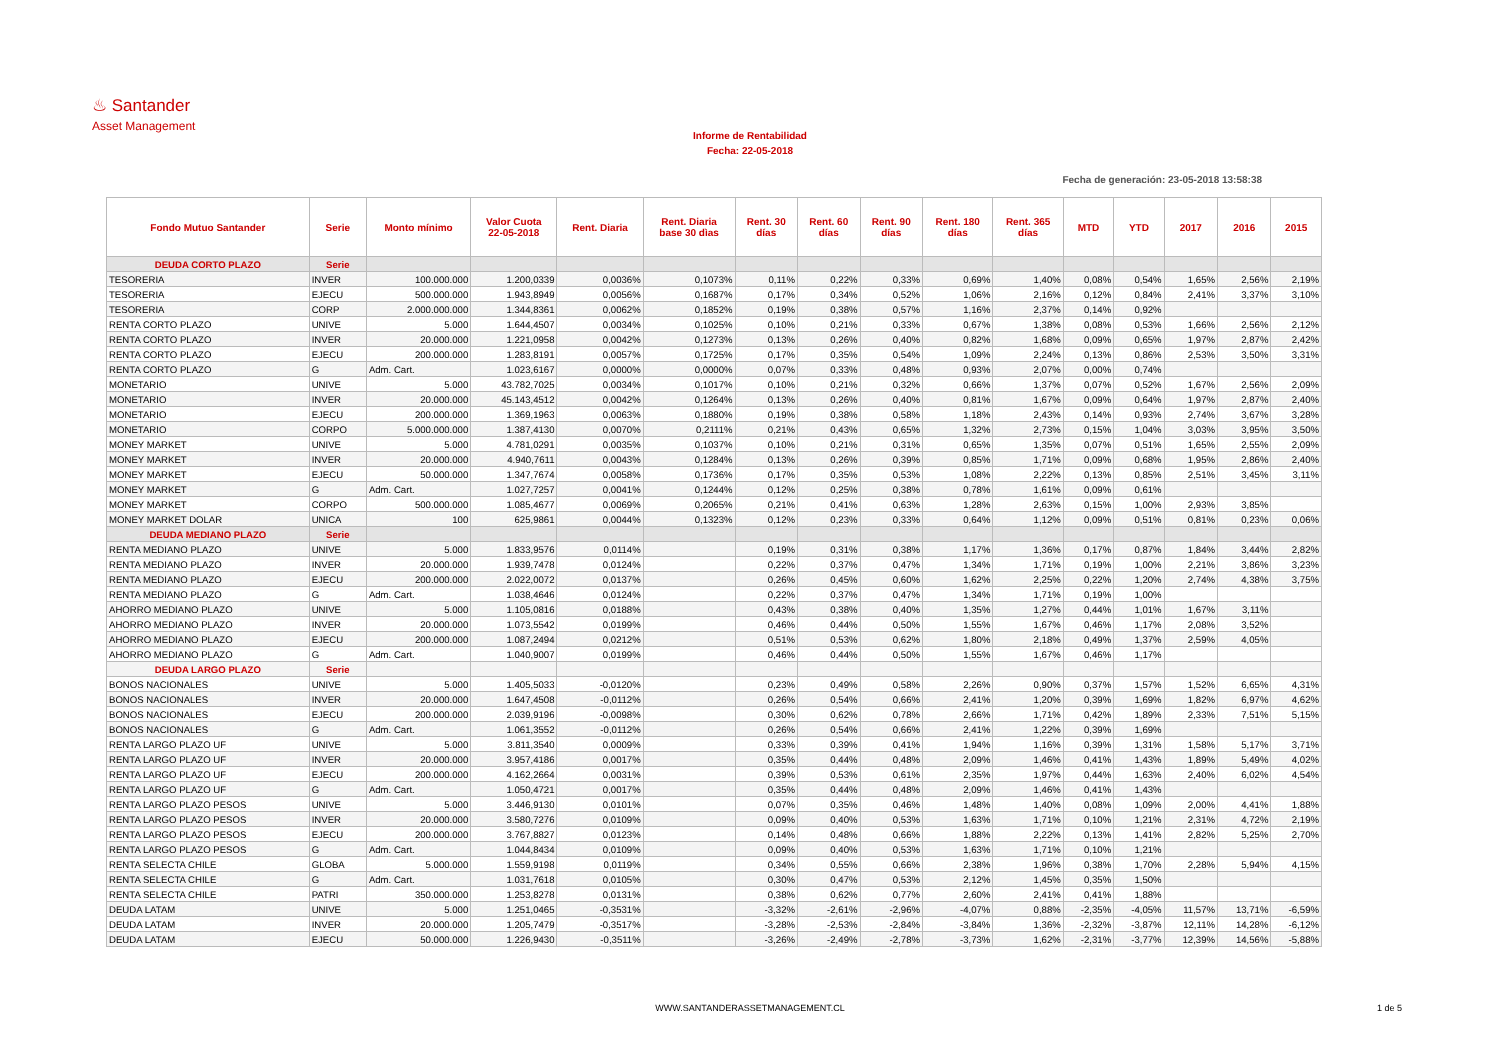♨ Santander
Asset Management
Informe de Rentabilidad
Fecha: 22-05-2018
Fecha de generación: 23-05-2018 13:58:38
| Fondo Mutuo Santander | Serie | Monto mínimo | Valor Cuota 22-05-2018 | Rent. Diaria | Rent. Diaria base 30 dìas | Rent. 30 días | Rent. 60 días | Rent. 90 días | Rent. 180 días | Rent. 365 días | MTD | YTD | 2017 | 2016 | 2015 |
| --- | --- | --- | --- | --- | --- | --- | --- | --- | --- | --- | --- | --- | --- | --- | --- |
| DEUDA CORTO PLAZO | Serie | | | | | | | | | | | | | | |
| TESORERIA | INVER | 100.000.000 | 1.200,0339 | 0,0036% | 0,1073% | 0,11% | 0,22% | 0,33% | 0,69% | 1,40% | 0,08% | 0,54% | 1,65% | 2,56% | 2,19% |
| TESORERIA | EJECU | 500.000.000 | 1.943,8949 | 0,0056% | 0,1687% | 0,17% | 0,34% | 0,52% | 1,06% | 2,16% | 0,12% | 0,84% | 2,41% | 3,37% | 3,10% |
| TESORERIA | CORP | 2.000.000.000 | 1.344,8361 | 0,0062% | 0,1852% | 0,19% | 0,38% | 0,57% | 1,16% | 2,37% | 0,14% | 0,92% | | | |
| RENTA CORTO PLAZO | UNIVE | 5.000 | 1.644,4507 | 0,0034% | 0,1025% | 0,10% | 0,21% | 0,33% | 0,67% | 1,38% | 0,08% | 0,53% | 1,66% | 2,56% | 2,12% |
| RENTA CORTO PLAZO | INVER | 20.000.000 | 1.221,0958 | 0,0042% | 0,1273% | 0,13% | 0,26% | 0,40% | 0,82% | 1,68% | 0,09% | 0,65% | 1,97% | 2,87% | 2,42% |
| RENTA CORTO PLAZO | EJECU | 200.000.000 | 1.283,8191 | 0,0057% | 0,1725% | 0,17% | 0,35% | 0,54% | 1,09% | 2,24% | 0,13% | 0,86% | 2,53% | 3,50% | 3,31% |
| RENTA CORTO PLAZO | G | Adm. Cart. | 1.023,6167 | 0,0000% | 0,0000% | 0,07% | 0,33% | 0,48% | 0,93% | 2,07% | 0,00% | 0,74% | | | |
| MONETARIO | UNIVE | 5.000 | 43.782,7025 | 0,0034% | 0,1017% | 0,10% | 0,21% | 0,32% | 0,66% | 1,37% | 0,07% | 0,52% | 1,67% | 2,56% | 2,09% |
| MONETARIO | INVER | 20.000.000 | 45.143,4512 | 0,0042% | 0,1264% | 0,13% | 0,26% | 0,40% | 0,81% | 1,67% | 0,09% | 0,64% | 1,97% | 2,87% | 2,40% |
| MONETARIO | EJECU | 200.000.000 | 1.369,1963 | 0,0063% | 0,1880% | 0,19% | 0,38% | 0,58% | 1,18% | 2,43% | 0,14% | 0,93% | 2,74% | 3,67% | 3,28% |
| MONETARIO | CORPO | 5.000.000.000 | 1.387,4130 | 0,0070% | 0,2111% | 0,21% | 0,43% | 0,65% | 1,32% | 2,73% | 0,15% | 1,04% | 3,03% | 3,95% | 3,50% |
| MONEY MARKET | UNIVE | 5.000 | 4.781,0291 | 0,0035% | 0,1037% | 0,10% | 0,21% | 0,31% | 0,65% | 1,35% | 0,07% | 0,51% | 1,65% | 2,55% | 2,09% |
| MONEY MARKET | INVER | 20.000.000 | 4.940,7611 | 0,0043% | 0,1284% | 0,13% | 0,26% | 0,39% | 0,85% | 1,71% | 0,09% | 0,68% | 1,95% | 2,86% | 2,40% |
| MONEY MARKET | EJECU | 50.000.000 | 1.347,7674 | 0,0058% | 0,1736% | 0,17% | 0,35% | 0,53% | 1,08% | 2,22% | 0,13% | 0,85% | 2,51% | 3,45% | 3,11% |
| MONEY MARKET | G | Adm. Cart. | 1.027,7257 | 0,0041% | 0,1244% | 0,12% | 0,25% | 0,38% | 0,78% | 1,61% | 0,09% | 0,61% | | | |
| MONEY MARKET | CORPO | 500.000.000 | 1.085,4677 | 0,0069% | 0,2065% | 0,21% | 0,41% | 0,63% | 1,28% | 2,63% | 0,15% | 1,00% | 2,93% | 3,85% | |
| MONEY MARKET DOLAR | UNICA | 100 | 625,9861 | 0,0044% | 0,1323% | 0,12% | 0,23% | 0,33% | 0,64% | 1,12% | 0,09% | 0,51% | 0,81% | 0,23% | 0,06% |
| DEUDA MEDIANO PLAZO | Serie | | | | | | | | | | | | | | |
| RENTA MEDIANO PLAZO | UNIVE | 5.000 | 1.833,9576 | 0,0114% | | 0,19% | 0,31% | 0,38% | 1,17% | 1,36% | 0,17% | 0,87% | 1,84% | 3,44% | 2,82% |
| RENTA MEDIANO PLAZO | INVER | 20.000.000 | 1.939,7478 | 0,0124% | | 0,22% | 0,37% | 0,47% | 1,34% | 1,71% | 0,19% | 1,00% | 2,21% | 3,86% | 3,23% |
| RENTA MEDIANO PLAZO | EJECU | 200.000.000 | 2.022,0072 | 0,0137% | | 0,26% | 0,45% | 0,60% | 1,62% | 2,25% | 0,22% | 1,20% | 2,74% | 4,38% | 3,75% |
| RENTA MEDIANO PLAZO | G | Adm. Cart. | 1.038,4646 | 0,0124% | | 0,22% | 0,37% | 0,47% | 1,34% | 1,71% | 0,19% | 1,00% | | | |
| AHORRO MEDIANO PLAZO | UNIVE | 5.000 | 1.105,0816 | 0,0188% | | 0,43% | 0,38% | 0,40% | 1,35% | 1,27% | 0,44% | 1,01% | 1,67% | 3,11% | |
| AHORRO MEDIANO PLAZO | INVER | 20.000.000 | 1.073,5542 | 0,0199% | | 0,46% | 0,44% | 0,50% | 1,55% | 1,67% | 0,46% | 1,17% | 2,08% | 3,52% | |
| AHORRO MEDIANO PLAZO | EJECU | 200.000.000 | 1.087,2494 | 0,0212% | | 0,51% | 0,53% | 0,62% | 1,80% | 2,18% | 0,49% | 1,37% | 2,59% | 4,05% | |
| AHORRO MEDIANO PLAZO | G | Adm. Cart. | 1.040,9007 | 0,0199% | | 0,46% | 0,44% | 0,50% | 1,55% | 1,67% | 0,46% | 1,17% | | | |
| DEUDA LARGO PLAZO | Serie | | | | | | | | | | | | | | |
| BONOS NACIONALES | UNIVE | 5.000 | 1.405,5033 | -0,0120% | | 0,23% | 0,49% | 0,58% | 2,26% | 0,90% | 0,37% | 1,57% | 1,52% | 6,65% | 4,31% |
| BONOS NACIONALES | INVER | 20.000.000 | 1.647,4508 | -0,0112% | | 0,26% | 0,54% | 0,66% | 2,41% | 1,20% | 0,39% | 1,69% | 1,82% | 6,97% | 4,62% |
| BONOS NACIONALES | EJECU | 200.000.000 | 2.039,9196 | -0,0098% | | 0,30% | 0,62% | 0,78% | 2,66% | 1,71% | 0,42% | 1,89% | 2,33% | 7,51% | 5,15% |
| BONOS NACIONALES | G | Adm. Cart. | 1.061,3552 | -0,0112% | | 0,26% | 0,54% | 0,66% | 2,41% | 1,22% | 0,39% | 1,69% | | | |
| RENTA LARGO PLAZO UF | UNIVE | 5.000 | 3.811,3540 | 0,0009% | | 0,33% | 0,39% | 0,41% | 1,94% | 1,16% | 0,39% | 1,31% | 1,58% | 5,17% | 3,71% |
| RENTA LARGO PLAZO UF | INVER | 20.000.000 | 3.957,4186 | 0,0017% | | 0,35% | 0,44% | 0,48% | 2,09% | 1,46% | 0,41% | 1,43% | 1,89% | 5,49% | 4,02% |
| RENTA LARGO PLAZO UF | EJECU | 200.000.000 | 4.162,2664 | 0,0031% | | 0,39% | 0,53% | 0,61% | 2,35% | 1,97% | 0,44% | 1,63% | 2,40% | 6,02% | 4,54% |
| RENTA LARGO PLAZO UF | G | Adm. Cart. | 1.050,4721 | 0,0017% | | 0,35% | 0,44% | 0,48% | 2,09% | 1,46% | 0,41% | 1,43% | | | |
| RENTA LARGO PLAZO PESOS | UNIVE | 5.000 | 3.446,9130 | 0,0101% | | 0,07% | 0,35% | 0,46% | 1,48% | 1,40% | 0,08% | 1,09% | 2,00% | 4,41% | 1,88% |
| RENTA LARGO PLAZO PESOS | INVER | 20.000.000 | 3.580,7276 | 0,0109% | | 0,09% | 0,40% | 0,53% | 1,63% | 1,71% | 0,10% | 1,21% | 2,31% | 4,72% | 2,19% |
| RENTA LARGO PLAZO PESOS | EJECU | 200.000.000 | 3.767,8827 | 0,0123% | | 0,14% | 0,48% | 0,66% | 1,88% | 2,22% | 0,13% | 1,41% | 2,82% | 5,25% | 2,70% |
| RENTA LARGO PLAZO PESOS | G | Adm. Cart. | 1.044,8434 | 0,0109% | | 0,09% | 0,40% | 0,53% | 1,63% | 1,71% | 0,10% | 1,21% | | | |
| RENTA SELECTA CHILE | GLOBA | 5.000.000 | 1.559,9198 | 0,0119% | | 0,34% | 0,55% | 0,66% | 2,38% | 1,96% | 0,38% | 1,70% | 2,28% | 5,94% | 4,15% |
| RENTA SELECTA CHILE | G | Adm. Cart. | 1.031,7618 | 0,0105% | | 0,30% | 0,47% | 0,53% | 2,12% | 1,45% | 0,35% | 1,50% | | | |
| RENTA SELECTA CHILE | PATRI | 350.000.000 | 1.253,8278 | 0,0131% | | 0,38% | 0,62% | 0,77% | 2,60% | 2,41% | 0,41% | 1,88% | | | |
| DEUDA LATAM | UNIVE | 5.000 | 1.251,0465 | -0,3531% | | -3,32% | -2,61% | -2,96% | -4,07% | 0,88% | -2,35% | -4,05% | 11,57% | 13,71% | -6,59% |
| DEUDA LATAM | INVER | 20.000.000 | 1.205,7479 | -0,3517% | | -3,28% | -2,53% | -2,84% | -3,84% | 1,36% | -2,32% | -3,87% | 12,11% | 14,28% | -6,12% |
| DEUDA LATAM | EJECU | 50.000.000 | 1.226,9430 | -0,3511% | | -3,26% | -2,49% | -2,78% | -3,73% | 1,62% | -2,31% | -3,77% | 12,39% | 14,56% | -5,88% |
WWW.SANTANDERASSETMANAGEMENT.CL 1 de 5